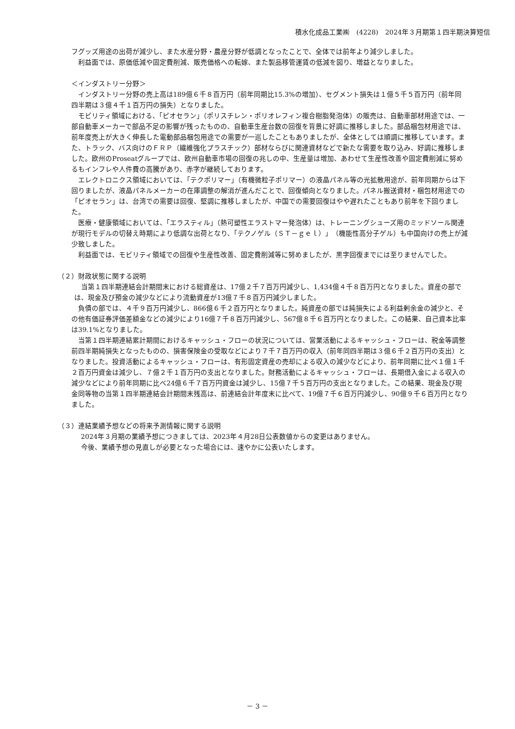積水化成品工業㈱　(4228)　2024年３月期第１四半期決算短信
フグッズ用途の出荷が減少し、また水産分野・農産分野が低調となったことで、全体では前年より減少しました。
利益面では、原価低減や固定費削減、販売価格への転嫁、また製品移管運賃の低減を図り、増益となりました。
＜インダストリー分野＞
インダストリー分野の売上高は189億６千８百万円（前年同期比15.3%の増加）、セグメント損失は１億５千５百万円（前年同四半期は３億４千１百万円の損失）となりました。
モビリティ領域における、「ピオセラン」（ポリスチレン・ポリオレフィン複合樹脂発泡体）の販売は、自動車部材用途では、一部自動車メーカーで部品不足の影響が残ったものの、自動車生産台数の回復を背景に好調に推移しました。部品梱包材用途では、前年度売上が大きく伸長した電動部品梱包用途での需要が一巡したこともありましたが、全体としては順調に推移しています。また、トラック、バス向けのＦＲＰ（繊維強化プラスチック）部材ならびに関連資材などで新たな需要を取り込み、好調に推移しました。欧州のProseatグループでは、欧州自動車市場の回復の兆しの中、生産量は増加、あわせて生産性改善や固定費削減に努めるもインフレや人件費の高騰があり、赤字が継続しております。
エレクトロニクス領域においては、「テクポリマー」（有機微粒子ポリマー）の液晶パネル等の光拡散用途が、前年同期からは下回りましたが、液晶パネルメーカーの在庫調整の解消が進んだことで、回復傾向となりました。パネル搬送資材・梱包材用途での「ピオセラン」は、台湾での需要は回復、堅調に推移しましたが、中国での需要回復はやや遅れたこともあり前年を下回りました。
医療・健康領域においては、「エラスティル」（熱可塑性エラストマー発泡体）は、トレーニングシューズ用のミッドソール関連が現行モデルの切替え時期により低調な出荷となり、「テクノゲル（ＳＴ－ｇｅｌ）」（機能性高分子ゲル）も中国向けの売上が減少致しました。
利益面では、モビリティ領域での回復や生産性改善、固定費削減等に努めましたが、黒字回復までには至りませんでした。
（２）財政状態に関する説明
当第１四半期連結会計期間末における総資産は、17億２千７百万円減少し、1,434億４千８百万円となりました。資産の部では、現金及び預金の減少などにより流動資産が13億７千８百万円減少しました。
負債の部では、４千９百万円減少し、866億６千２百万円となりました。純資産の部では純損失による利益剰余金の減少と、その他有価証券評価差額金などの減少により16億７千８百万円減少し、567億８千６百万円となりました。この結果、自己資本比率は39.1%となりました。
当第１四半期連結累計期間におけるキャッシュ・フローの状況については、営業活動によるキャッシュ・フローは、税金等調整前四半期純損失となったものの、損害保険金の受取などにより７千７百万円の収入（前年同四半期は３億６千２百万円の支出）となりました。投資活動によるキャッシュ・フローは、有形固定資産の売却による収入の減少などにより、前年同期に比べ１億１千２百万円資金は減少し、７億２千１百万円の支出となりました。財務活動によるキャッシュ・フローは、長期借入金による収入の減少などにより前年同期に比べ24億６千７百万円資金は減少し、15億７千５百万円の支出となりました。この結果、現金及び現金同等物の当第１四半期連結会計期間末残高は、前連結会計年度末に比べて、19億７千６百万円減少し、90億９千６百万円となりました。
（３）連結業績予想などの将来予測情報に関する説明
2024年３月期の業績予想につきましては、2023年４月28日公表数値からの変更はありません。
今後、業績予想の見直しが必要となった場合には、速やかに公表いたします。
－ 3 －